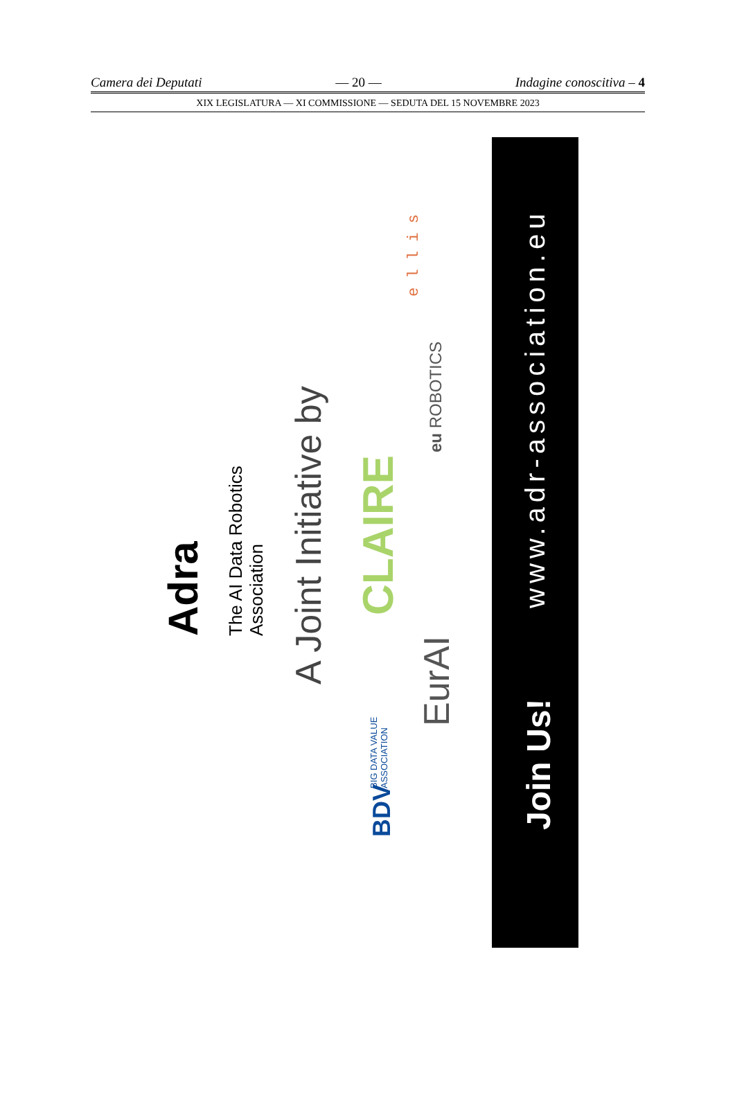Camera dei Deputati — 20 — Indagine conoscitiva – 4
XIX LEGISLATURA — XI COMMISSIONE — SEDUTA DEL 15 NOVEMBRE 2023
Adra
The AI Data Robotics
Association
A Joint Initiative by
CLAIRE
eu ROBOTICS
e l l i s
EurAI
BDV
BIG DATA VALUE
ASSOCIATION
www.adr-association.eu
Join Us!